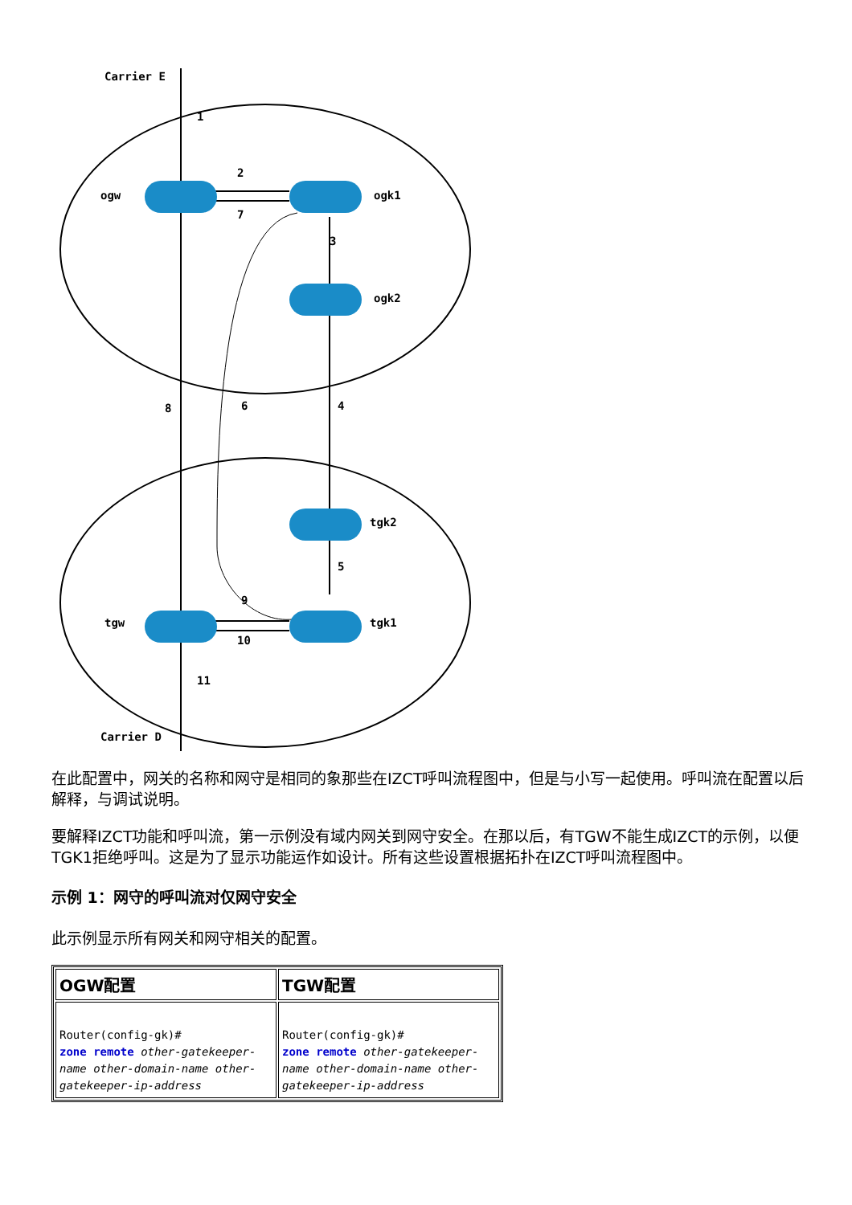Carrier E
ogw
ogk1
ogk2
tgk2
tgw
tgk1
Carrier D
1
2
3
4
5
6
7
8
9
10
11
在此配置中，网关的名称和网守是相同的象那些在IZCT呼叫流程图中，但是与小写一起使用。呼叫流在配置以后解释，与调试说明。
要解释IZCT功能和呼叫流，第一示例没有域内网关到网守安全。在那以后，有TGW不能生成IZCT的示例，以便TGK1拒绝呼叫。这是为了显示功能运作如设计。所有这些设置根据拓扑在IZCT呼叫流程图中。
示例 1：网守的呼叫流对仅网守安全
此示例显示所有网关和网守相关的配置。
| OGW配置 | TGW配置 |
| --- | --- |
| Router(config-gk)# zone remote other-gatekeeper-name other-domain-name other-gatekeeper-ip-address | Router(config-gk)# zone remote other-gatekeeper-name other-domain-name other-gatekeeper-ip-address |